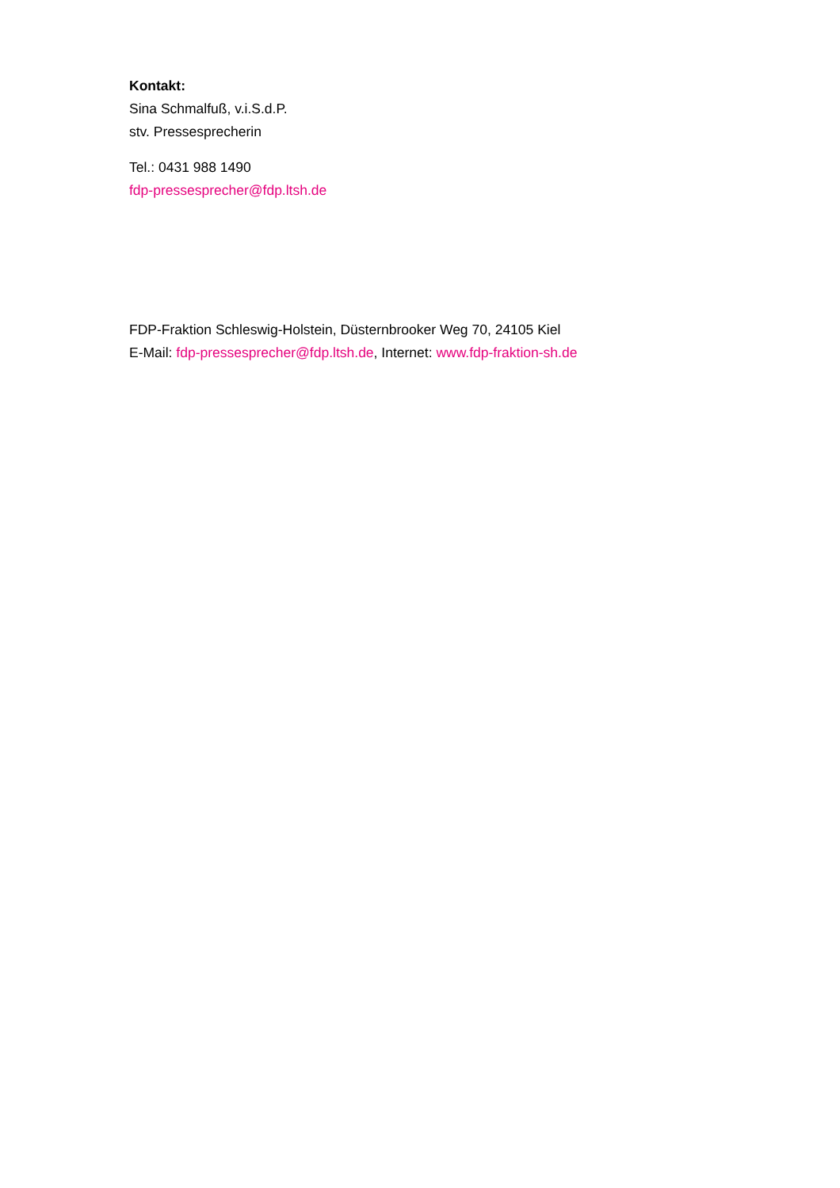Kontakt:
Sina Schmalfuß, v.i.S.d.P.
stv. Pressesprecherin
Tel.: 0431 988 1490
fdp-pressesprecher@fdp.ltsh.de
FDP-Fraktion Schleswig-Holstein, Düsternbrooker Weg 70, 24105 Kiel
E-Mail: fdp-pressesprecher@fdp.ltsh.de, Internet: www.fdp-fraktion-sh.de